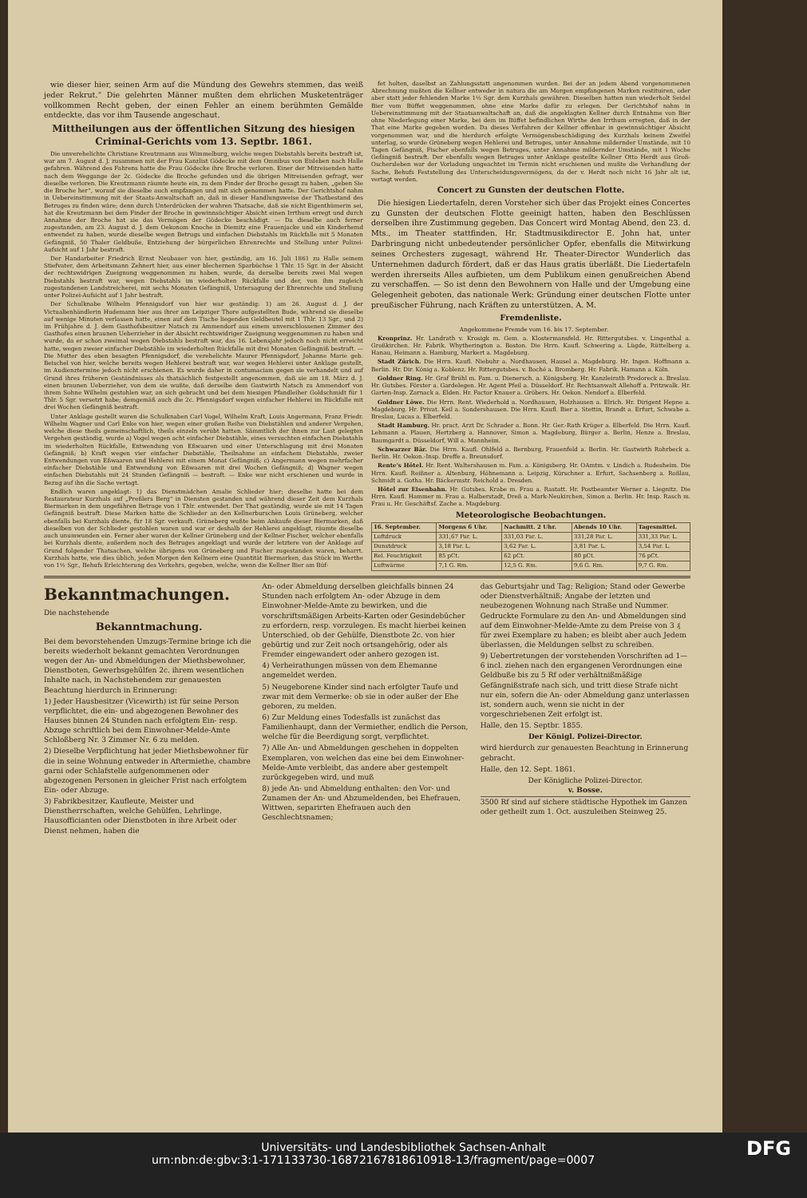wie dieser hier, seinen Arm auf die Mündung des Gewehrs stemmen, das weiß jeder Rekrut.“ Die gelehrten Männer mußten dem ehrlichen Musketenträger vollkommen Recht geben, der einen Fehler an einem berühmten Gemälde entdeckte, das vor ihm Tausende angeschaut.
Mittheilungen aus der öffentlichen Sitzung des hiesigen Criminal-Gerichts vom 13. Septbr. 1861.
Die unverehelichte Christiane Kreutzmann aus Wimmelburg, welche wegen Diebstahls bereits bestraft ist, war am 7. August d. J. zusammen mit der Frau Kanzlist Gödecke mit dem Omnibus von Eisleben nach Halle gefahren. Während des Fahrens hatte die Frau Gödecke ihre Broche verloren. Einer der Mitreisenden hatte nach dem Weggange der 2c. Gödecke die Broche gefunden und die übrigen Mitreisenden gefragt, wer dieselbe verloren. Die Kreutzmann räumte heute ein, zu dem Finder der Broche gesagt zu haben, „geben Sie die Broche her“, worauf sie dieselbe auch empfangen und mit sich genommen hatte. Der Gerichtshof nahm in Uebereinstimmung mit der Staats-Anwaltschaft an, daß in dieser Handlungsweise der Thatbestand des Betruges zu finden wäre; denn durch Unterdrücken der wahren Thatsache, daß sie nicht Eigenthümerin sei, hat die Kreutzmann bei dem Finder der Broche in gewinnsüchtiger Absicht einen Irrthum erregt und durch Annahme der Broche hat sie das Vermögen der Gödecke beschädigt. — Da dieselbe auch ferner zugestanden, am 23. August d. J. dem Oekonom Knoche in Diemitz eine Frauenjacke und ein Kinderhemd entwendet zu haben, wurde dieselbe wegen Betrugs und einfachen Diebstahls im Rückfalle mit 5 Monaten Gefängniß, 50 Thaler Geldbuße, Entziehung der bürgerlichen Ehrenrechte und Stellung unter Polizei-Aufsicht auf 1 Jahr bestraft.
Der Handarbeiter Friedrich Ernst Neubauer von hier, geständig, am 16. Juli 1861 zu Halle seinem Stiefvater, dem Arbeitsmann Zehnert hier, aus einer blechernen Sparbüchse 1 Thlr. 15 Sgr. in der Absicht der rechtswidrigen Zueignung weggenommen zu haben, wurde, da derselbe bereits zwei Mal wegen Diebstahls bestraft war, wegen Diebstahls im wiederholten Rückfalle und der, von ihm zugleich zugestandenen Landstreicherei, mit sechs Monaten Gefängniß, Untersagung der Ehrenrechte und Stellung unter Polizei-Aufsicht auf 1 Jahr bestraft.
Der Schulknabe Wilhelm Pfennigsdorf von hier war geständig: 1) am 26. August d. J. der Victualienhändlerin Hudemann hier aus ihrer am Leipziger Thore aufgestellten Bude, während sie dieselbe auf wenige Minuten verlassen hatte, einen auf dem Tische liegenden Geldbeutel mit 1 Thlr. 13 Sgr., und 2) im Frühjahre d. J. dem Gasthofsbesitzer Natsch zu Ammendorf aus einem unverschlossenen Zimmer des Gasthofes einen braunen Ueberzieher in der Absicht rechtswidriger Zueignung weggenommen zu haben und wurde, da er schon zweimal wegen Diebstahls bestraft war, das 16. Lebensjahr jedoch noch nicht erreicht hatte, wegen zweier einfacher Diebstähle im wiederholten Rückfalle mit drei Monaten Gefängniß bestraft. — Die Mutter des eben besagten Pfennigsdorf, die verehelichte Maurer Pfennigsdorf, Johanne Marie geb. Beischel von hier, welche bereits wegen Hehlerei bestraft war, war wegen Hehlerei unter Anklage gestellt, im Audienztermine jedoch nicht erschienen. Es wurde daher in contumaciam gegen sie verhandelt und auf Grund ihres früheren Geständnisses als thatsächlich festgestellt angenommen, daß sie am 18. März d. J. einen braunen Ueberzieher, von dem sie wußte, daß derselbe dem Gastwirth Natsch zu Ammendorf von ihrem Sohne Wilhelm gestohlen war, an sich gebracht und bei dem hiesigen Pfandleiher Goldschmidt für 1 Thlr. 5 Sgr. versetzt habe; demgemäß auch die 2c. Pfennigsdorf wegen einfacher Hehlerei im Rückfalle mit drei Wochen Gefängniß bestraft.
Unter Anklage gestellt waren die Schulknaben Carl Vogel, Wilhelm Kraft, Louis Angermann, Franz Friedr. Wilhelm Wagner und Carl Enke von hier, wegen einer großen Reihe von Diebstählen und anderer Vergehen, welche diese theils gemeinschaftlich, theils einzeln verübt hatten. Sämmtlich der ihnen zur Last gelegten Vergehen geständig, wurde a) Vogel wegen acht einfacher Diebstähle, eines versuchten einfachen Diebstahls im wiederholten Rückfalle, Entwendung von Eßwaaren und einer Unterschlagung mit drei Monaten Gefängniß; b) Kraft wegen vier einfacher Diebstähle, Theilnahme an einfachem Diebstahle, zweier Entwendungen von Eßwaaren und Hehlerei mit einem Monat Gefängniß; c) Angermann wegen mehrfacher einfacher Diebstähle und Entwendung von Eßwaaren mit drei Wochen Gefängniß; d) Wagner wegen einfachen Diebstahls mit 24 Stunden Gefängniß — bestraft. — Enke war nicht erschienen und wurde in Bezug auf ihn die Sache vertagt.
Endlich waren angeklagt: 1) das Dienstmädchen Amalie Schlieder hier; dieselbe hatte bei dem Restaurateur Kurzhals auf „Preßlers Berg“ in Diensten gestanden und während dieser Zeit dem Kurzhals Biermarken in dem ungefähren Betrage von 1 Thlr. entwendet. Der That geständig, wurde sie mit 14 Tagen Gefängniß bestraft. Diese Marken hatte die Schlieder an den Kellnerburschen Louis Grüneberg, welcher ebenfalls bei Kurzhals diente, für 18 Sgr. verkauft. Grüneberg wußte beim Ankaufe dieser Biermarken, daß dieselben von der Schlieder gestohlen waren und war er deshalb der Hehlerei angeklagt, räumte dieselbe auch unumwunden ein. Ferner aber waren der Kellner Grüneberg und der Kellner Fischer, welcher ebenfalls bei Kurzhals diente, außerdem noch des Betruges angeklagt und wurde der letztere von der Anklage auf Grund folgender Thatsachen, welche übrigens von Grüneberg und Fischer zugestanden waren, beharrt. Kurzhals hatte, wie dies üblich, jeden Morgen den Kellnern eine Quantität Biermarken, das Stück im Werthe von 1½ Sgr., Behufs Erleichterung des Verkehrs, gegeben, welche, wenn die Kellner Bier am Büf-
fet holten, daselbst an Zahlungsstatt angenommen wurden. Bei der an jedem Abend vorgenommenen Abrechnung mußten die Kellner entweder in natura die am Morgen empfangenen Marken restituiren, oder aber statt jeder fehlenden Marke 1½ Sgr. dem Kurzhals gewähren. Dieselben hatten nun wiederholt Seidel Bier vom Büffet weggenommen, ohne eine Marke dafür zu erlegen. Der Gerichtshof nahm in Uebereinstimmung mit der Staatsanwaltschaft an, daß die angeklagten Kellner durch Entnahme von Bier ohne Niederlegung einer Marke, bei dem im Büffet befindlichen Wirthe den Irrthum erregten, daß in der That eine Marke gegeben worden. Da dieses Verfahren der Kellner offenbar in gewinnsüchtiger Absicht vorgenommen war, und die hierdurch erfolgte Vermögensbeschädigung des Kurzhals keinem Zweifel unterlag, so wurde Grüneberg wegen Hehlerei und Betruges, unter Annahme mildernder Umstände, mit 10 Tagen Gefängniß, Fischer ebenfalls wegen Betruges, unter Annahme mildernder Umstände, mit 1 Woche Gefängniß bestraft. Der ebenfalls wegen Betruges unter Anklage gestellte Kellner Otto Herdt aus Groß-Oschersleben war der Vorladung ungeachtet im Termin nicht erschienen und mußte die Verhandlung der Sache, Behufs Feststellung des Unterscheidungsvermögens, da der v. Herdt noch nicht 16 Jahr alt ist, vertagt werden.
Concert zu Gunsten der deutschen Flotte.
Die hiesigen Liedertafeln, deren Vorsteher sich über das Projekt eines Concertes zu Gunsten der deutschen Flotte geeinigt hatten, haben den Beschlüssen derselben ihre Zustimmung gegeben. Das Concert wird Montag Abend, den 23. d. Mts., im Theater stattfinden. Hr. Stadtmusikdirector E. John hat, unter Darbringung nicht unbedeutender persönlicher Opfer, ebenfalls die Mitwirkung seines Orchesters zugesagt, während Hr. Theater-Director Wunderlich das Unternehmen dadurch fördert, daß er das Haus gratis überläßt. Die Liedertafeln werden ihrerseits Alles aufbieten, um dem Publikum einen genußreichen Abend zu verschaffen. — So ist denn den Bewohnern von Halle und der Umgebung eine Gelegenheit geboten, das nationale Werk: Gründung einer deutschen Flotte unter preußischer Führung, nach Kräften zu unterstützen. A. M.
Fremdenliste.
Angekommene Fremde vom 16. bis 17. September.
Kronprinz. Hr. Landrath v. Krosigk m. Gem. a. Klostermansfeld. Hr. Rittergutsbes. v. Lingenthal a. Großkirchen. Hr. Fabrik. Whytherington a. Boston. Die Hrrn. Kaufl. Schwering a. Lügde, Rüttelberg a. Hanau, Heimann a. Hamburg, Markert a. Magdeburg.
Stadt Zürich. Die Hrrn. Kaufl. Niebuhr a. Nordhausen, Hausel a. Magdeburg. Hr. Ingen. Hoffmann a. Berlin. Hr. Dir. König a. Koblenz. Hr. Rittergutsbes. v. Boché a. Bromberg. Hr. Fabrik. Hamann a. Köln.
Goldner Ring. Hr. Graf Brühl m. Fam. u. Dienersch. a. Königsberg. Hr. Kanzleirath Predoreck a. Breslau. Hr. Gutsbes. Förster a. Gardelegen. Hr. Agent Pfeil a. Düsseldorf. Hr. Rechtsanwalt Allehoff a. Pritzwalk. Hr. Garten-Insp. Zarnack a. Elden. Hr. Factor Knauer a. Gröbers. Hr. Oekon. Nendorf a. Elberfeld.
Goldner Löwe. Die Hrrn. Rent. Wiederhold a. Nordhausen, Holzhausen a. Elrich. Hr. Dirigent Hepne a. Magdeburg. Hr. Privat. Keil a. Sondershausen. Die Hrrn. Kaufl. Bier a. Stettin, Brandt a. Erfurt, Schwabe a. Breslau, Lucas a. Elberfeld.
Stadt Hamburg. Hr. pract. Arzt Dr. Schrader a. Bonn. Hr. Ger.-Rath Krüger a. Elberfeld. Die Hrrn. Kaufl. Lehmann a. Plauen, Hertzberg a. Hannover, Simon a. Magdeburg, Bürger a. Berlin, Henze a. Breslau, Baumgardt a. Düsseldorf, Will a. Mannheim.
Schwarzer Bär. Die Hrrn. Kaufl. Ohlfeld a. Bernburg, Frauenfeld a. Berlin. Hr. Gastwirth Rohrbeck a. Berlin. Hr. Oekon.-Insp. Dreffe a. Breunsdorf.
Rente's Hôtel. Hr. Rent. Waltershausen m. Fam. a. Königsberg. Hr. OAmtm. v. Lindich a. Rudesheim. Die Hrrn. Kaufl. Reißner a. Altenburg, Höhnemann a. Leipzig, Kürschner a. Erfurt, Sachsenberg a. Roßlau, Schmidt a. Gotha. Hr. Bäckermstr. Reichold a. Dresden.
Hôtel zur Eisenbahn. Hr. Gutsbes. Krabe m. Frau a. Rastatt. Hr. Postbeamter Werner a. Liegnitz. Die Hrrn. Kaufl. Hammer m. Frau a. Halberstadt, Dreß a. Mark-Neukirchen, Simon a. Berlin. Hr. Insp. Rasch m. Frau u. Hr. Geschäftsf. Zache a. Magdeburg.
Meteorologische Beobachtungen.
| 16. September. | Morgens 6 Uhr. | Nachmitt. 2 Uhr. | Abends 10 Uhr. | Tagesmittel. |
| --- | --- | --- | --- | --- |
| Luftdruck | 331,67 Par. L. | 331,03 Par. L. | 331,28 Par. L. | 331,33 Par. L. |
| Dunstdruck | 3,18 Par. L. | 3,62 Par. L. | 3,81 Par. L. | 3,54 Par. L. |
| Rel. Feuchtigkeit | 85 pCt. | 62 pCt. | 80 pCt. | 76 pCt. |
| Luftwärme | 7,1 G. Rm. | 12,5 G. Rm. | 9,6 G. Rm. | 9,7 G. Rm. |
Bekanntmachungen.
Die nachstehende
Bekanntmachung.
Bei dem bevorstehenden Umzugs-Termine bringe ich die bereits wiederholt bekannt gemachten Verordnungen wegen der An- und Abmeldungen der Miethsbewohner, Dienstboten, Gewerbsgehülfen 2c. ihrem wesentlichen Inhalte nach, in Nachstehendem zur genauesten Beachtung hierdurch in Erinnerung:
1) Jeder Hausbesitzer (Vicewirth) ist für seine Person verpflichtet, die ein- und abgezogenen Bewohner des Hauses binnen 24 Stunden nach erfolgtem Ein- resp. Abzuge schriftlich bei dem Einwohner-Melde-Amte Schloßberg Nr. 3 Zimmer Nr. 6 zu melden.
2) Dieselbe Verpflichtung hat jeder Miethsbewohner für die in seine Wohnung entweder in Aftermiethe, chambre garni oder Schlafstelle aufgenommenen oder abgezogenen Personen in gleicher Frist nach erfolgtem Ein- oder Abzuge.
3) Fabrikbesitzer, Kaufleute, Meister und Dienstherrschaften, welche Gehülfen, Lehrlinge, Hausofficianten oder Dienstboten in ihre Arbeit oder Dienst nehmen, haben die
An- oder Abmeldung derselben gleichfalls binnen 24 Stunden nach erfolgtem An- oder Abzuge in dem Einwohner-Melde-Amte zu bewirken, und die vorschriftsmäßigen Arbeits-Karten oder Gesindebücher zu erfordern, resp. vorzulegen. Es macht hierbei keinen Unterschied, ob der Gehülfe, Dienstbote 2c. von hier gebürtig und zur Zeit noch ortsangehörig, oder als Fremder eingewandert oder anhero gezogen ist.
4) Verheirathungen müssen von dem Ehemanne angemeldet werden.
5) Neugeborene Kinder sind nach erfolgter Taufe und zwar mit dem Vermerke: ob sie in oder außer der Ehe geboren, zu melden.
6) Zur Meldung eines Todesfalls ist zunächst das Familienhaupt, dann der Vermiether, endlich die Person, welche für die Beerdigung sorgt, verpflichtet.
7) Alle An- und Abmeldungen geschehen in doppelten Exemplaren, von welchen das eine bei dem Einwohner-Melde-Amte verbleibt, das andere aber gestempelt zurückgegeben wird, und muß
8) jede An- und Abmeldung enthalten: den Vor- und Zunamen der An- und Abzumeldenden, bei Ehefrauen, Wittwen, separirten Ehefrauen auch den Geschlechtsnamen;
das Geburtsjahr und Tag; Religion; Stand oder Gewerbe oder Dienstverhältniß; Angabe der letzten und neubezogenen Wohnung nach Straße und Nummer. Gedruckte Formulare zu den An- und Abmeldungen sind auf dem Einwohner-Melde-Amte zu dem Preise von 3 ₰ für zwei Exemplare zu haben; es bleibt aber auch Jedem überlassen, die Meldungen selbst zu schreiben.
9) Uebertretungen der vorstehenden Vorschriften ad 1—6 incl. ziehen nach den ergangenen Verordnungen eine Geldbuße bis zu 5 Rf oder verhältnißmäßige Gefängnißstrafe nach sich, und tritt diese Strafe nicht nur ein, sofern die An- oder Abmeldung ganz unterlassen ist, sondern auch, wenn sie nicht in der vorgeschriebenen Zeit erfolgt ist.
Halle, den 15. Septbr. 1855.
Der Königl. Polizei-Director.
wird hierdurch zur genauesten Beachtung in Erinnerung gebracht.
Halle, den 12. Sept. 1861.
Der Königliche Polizei-Director.
v. Bosse.
3500 Rf sind auf sichere städtische Hypothek im Ganzen oder getheilt zum 1. Oct. auszuleihen Steinweg 25.
Universitäts- und Landesbibliothek Sachsen-Anhalt
urn:nbn:de:gbv:3:1-171133730-16872167818610918-13/fragment/page=0007 DFG